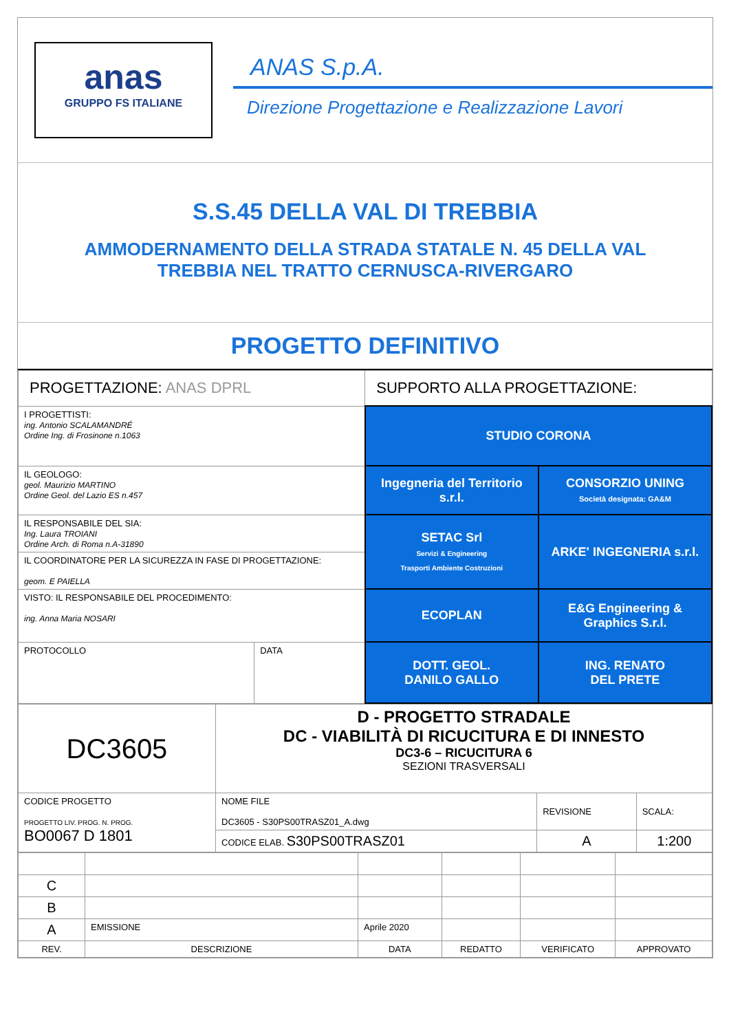anas
GRUPPO FS ITALIANE
ANAS S.p.A.
Direzione Progettazione e Realizzazione Lavori
S.S.45 DELLA VAL DI TREBBIA
AMMODERNAMENTO DELLA STRADA STATALE N. 45 DELLA VAL
TREBBIA NEL TRATTO CERNUSCA-RIVERGARO
PROGETTO DEFINITIVO
| PROGETTAZIONE: ANAS DPRL | | SUPPORTO ALLA PROGETTAZIONE: | |
| I PROGETTISTI: ing. Antonio SCALAMANDRÉ Ordine Ing. di Frosinone n.1063 | | STUDIO CORONA | |
| IL GEOLOGO: geol. Maurizio MARTINO Ordine Geol. del Lazio ES n.457 | | Ingegneria del Territorio s.r.l. | CONSORZIO UNING Società designata: GA&M |
| IL RESPONSABILE DEL SIA: Ing. Laura TROIANI Ordine Arch. di Roma n.A-31890 IL COORDINATORE PER LA SICUREZZA IN FASE DI PROGETTAZIONE: geom. E PAIELLA | | SETAC Srl Servizi & Engineering Trasporti Ambiente Costruzioni | ARKE' INGEGNERIA s.r.l. |
| VISTO: IL RESPONSABILE DEL PROCEDIMENTO: ing. Anna Maria NOSARI | | ECOPLAN | E&G Engineering & Graphics S.r.l. |
| PROTOCOLLO | DATA | DOTT. GEOL. DANILO GALLO | ING. RENATO DEL PRETE |
| DC3605 | D - PROGETTO STRADALE DC - VIABILITÀ DI RICUCITURA E DI INNESTO DC3-6 – RICUCITURA 6 SEZIONI TRASVERSALI | | |
| CODICE PROGETTO PROGETTO LIV. PROG. N. PROG. BO0067 D 1801 | NOME FILE DC3605 - S30PS00TRASZ01_A.dwg | REVISIONE | SCALA: |
| | CODICE ELAB. S30PS00TRASZ01 | A | 1:200 |
| C | | | | | |
| B | | | | | |
| A | EMISSIONE | Aprile 2020 | | | |
| REV. | DESCRIZIONE | DATA | REDATTO | VERIFICATO | APPROVATO |